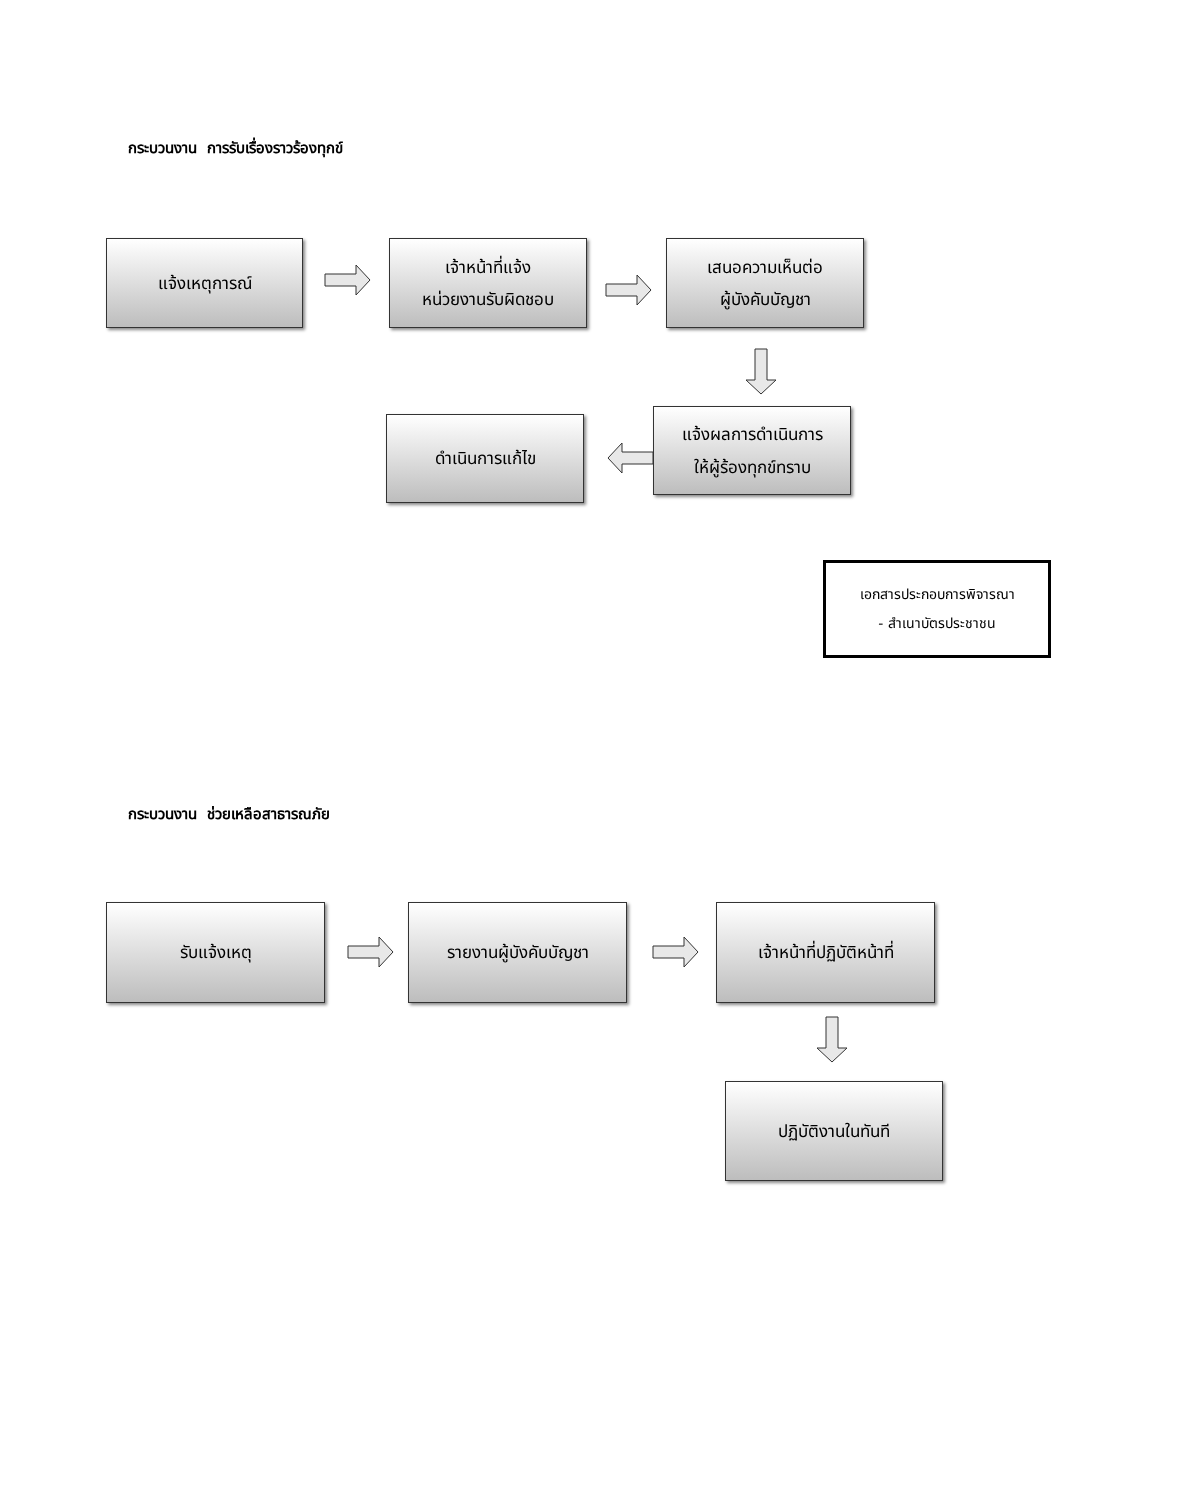กระบวนงาน การรับเรื่องราวร้องทุกข์
แจ้งเหตุการณ์ เจ้าหน้าที่แจ้ง
หน่วยงานรับผิดชอบ
เสนอความเห็นต่อ
ผู้บังคับบัญชา
แจ้งผลการดำเนินการ
ให้ผู้ร้องทุกข์ทราบ
ดำเนินการแก้ไข
เอกสารประกอบการพิจารณา
- สำเนาบัตรประชาชน
กระบวนงาน ช่วยเหลือสาธารณภัย
รับแจ้งเหตุ รายงานผู้บังคับบัญชา เจ้าหน้าที่ปฏิบัติหน้าที่
ปฏิบัติงานในทันที